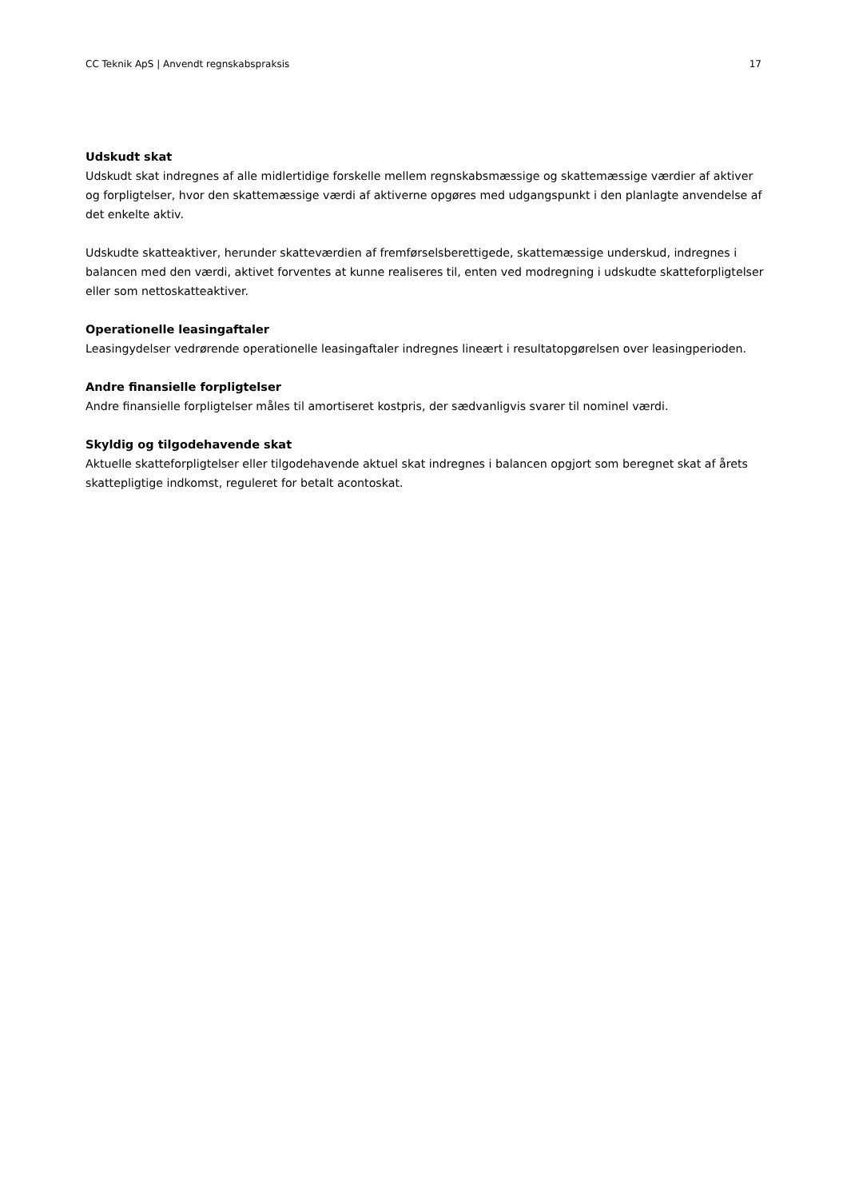CC Teknik ApS | Anvendt regnskabspraksis 17
Udskudt skat
Udskudt skat indregnes af alle midlertidige forskelle mellem regnskabsmæssige og skattemæssige værdier af aktiver og forpligtelser, hvor den skattemæssige værdi af aktiverne opgøres med udgangspunkt i den planlagte anvendelse af det enkelte aktiv.
Udskudte skatteaktiver, herunder skatteværdien af fremførselsberettigede, skattemæssige underskud, indregnes i balancen med den værdi, aktivet forventes at kunne realiseres til, enten ved modregning i udskudte skatteforpligtelser eller som nettoskatteaktiver.
Operationelle leasingaftaler
Leasingydelser vedrørende operationelle leasingaftaler indregnes lineært i resultatopgørelsen over leasingperioden.
Andre finansielle forpligtelser
Andre finansielle forpligtelser måles til amortiseret kostpris, der sædvanligvis svarer til nominel værdi.
Skyldig og tilgodehavende skat
Aktuelle skatteforpligtelser eller tilgodehavende aktuel skat indregnes i balancen opgjort som beregnet skat af årets skattepligtige indkomst, reguleret for betalt acontoskat.